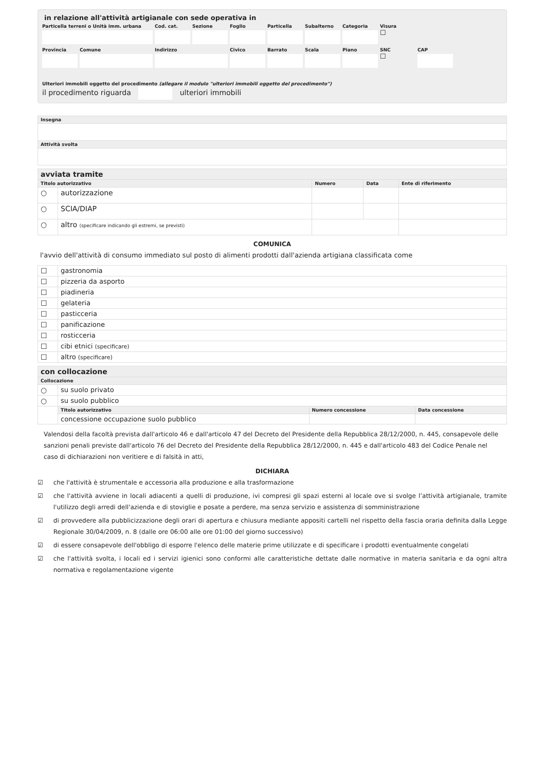in relazione all'attività artigianale con sede operativa in
Particella terreni o Unità imm. urbana
Cod. cat.
Sezione
Foglio
Particella
Subalterno
Categoria
Visura
☐
Provincia
Comune
Indirizzo
Civico
Barrato
Scala
Piano
SNC
CAP
☐
Ulteriori immobili oggetto del procedimento (allegare il modulo "ulteriori immobili oggetto del procedimento")
il procedimento riguarda ulteriori immobili
| Insegna |
| --- |
| Attività svolta |
| avviata tramite | | | | |
| Titolo autorizzativo | | Numero | Data | Ente di riferimento |
| ○ | autorizzazione | | | |
| ○ | SCIA/DIAP | | | |
| ○ | altro (specificare indicando gli estremi, se previsti) | | | |
COMUNICA
l'avvio dell'attività di consumo immediato sul posto di alimenti prodotti dall'azienda artigiana classificata come
| ☐ | gastronomia |
| ☐ | pizzeria da asporto |
| ☐ | piadineria |
| ☐ | gelateria |
| ☐ | pasticceria |
| ☐ | panificazione |
| ☐ | rosticceria |
| ☐ | cibi etnici (specificare) |
| ☐ | altro (specificare) |
| con collocazione | | | |
| Collocazione | | | |
| ○ | su suolo privato | | |
| ○ | su suolo pubblico | | |
| | Titolo autorizzativo | Numero concessione | Data concessione |
| | concessione occupazione suolo pubblico | | |
Valendosi della facoltà prevista dall'articolo 46 e dall'articolo 47 del Decreto del Presidente della Repubblica 28/12/2000, n. 445, consapevole delle sanzioni penali previste dall'articolo 76 del Decreto del Presidente della Repubblica 28/12/2000, n. 445 e dall'articolo 483 del Codice Penale nel caso di dichiarazioni non veritiere e di falsità in atti,
DICHIARA
☑ che l'attività è strumentale e accessoria alla produzione e alla trasformazione
☑ che l'attività avviene in locali adiacenti a quelli di produzione, ivi compresi gli spazi esterni al locale ove si svolge l’attività artigianale, tramite l'utilizzo degli arredi dell'azienda e di stoviglie e posate a perdere, ma senza servizio e assistenza di somministrazione
☑ di provvedere alla pubblicizzazione degli orari di apertura e chiusura mediante appositi cartelli nel rispetto della fascia oraria definita dalla Legge Regionale 30/04/2009, n. 8 (dalle ore 06:00 alle ore 01:00 del giorno successivo)
☑ di essere consapevole dell'obbligo di esporre l'elenco delle materie prime utilizzate e di specificare i prodotti eventualmente congelati
☑ che l'attività svolta, i locali ed i servizi igienici sono conformi alle caratteristiche dettate dalle normative in materia sanitaria e da ogni altra normativa e regolamentazione vigente